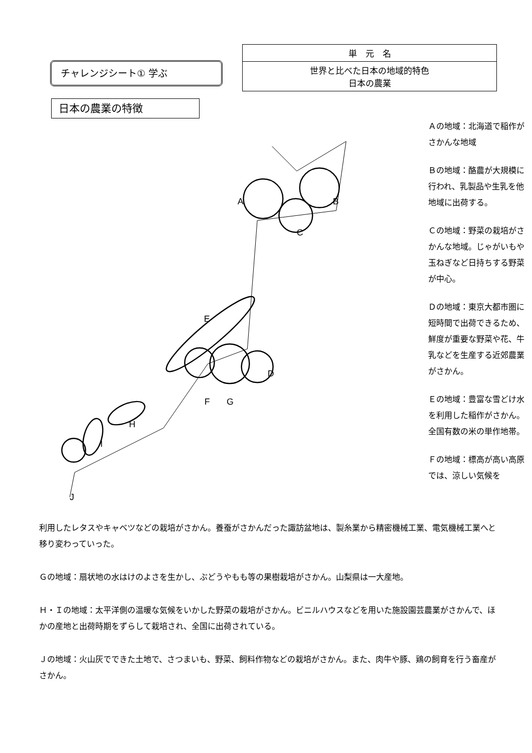チャレンジシート① 学ぶ
| 単 元 名 |
| --- |
| 世界と比べた日本の地域的特色 日本の農業 |
日本の農業の特徴
A
B
C
D
E
F
G
H
I
J
Ａの地域：北海道で稲作がさかんな地域
Ｂの地域：酪農が大規模に行われ、乳製品や生乳を他地域に出荷する。
Ｃの地域：野菜の栽培がさかんな地域。じゃがいもや玉ねぎなど日持ちする野菜が中心。
Ｄの地域：東京大都市圏に短時間で出荷できるため、鮮度が重要な野菜や花、牛乳などを生産する近郊農業がさかん。
Ｅの地域：豊富な雪どけ水を利用した稲作がさかん。全国有数の米の単作地帯。
Ｆの地域：標高が高い高原では、涼しい気候を
利用したレタスやキャベツなどの栽培がさかん。養蚕がさかんだった諏訪盆地は、製糸業から精密機械工業、電気機械工業へと移り変わっていった。
Ｇの地域：扇状地の水はけのよさを生かし、ぶどうやもも等の果樹栽培がさかん。山梨県は一大産地。
Ｈ・Ｉの地域：太平洋側の温暖な気候をいかした野菜の栽培がさかん。ビニルハウスなどを用いた施設園芸農業がさかんで、ほかの産地と出荷時期をずらして栽培され、全国に出荷されている。
Ｊの地域：火山灰でできた土地で、さつまいも、野菜、飼料作物などの栽培がさかん。また、肉牛や豚、鶏の飼育を行う畜産がさかん。